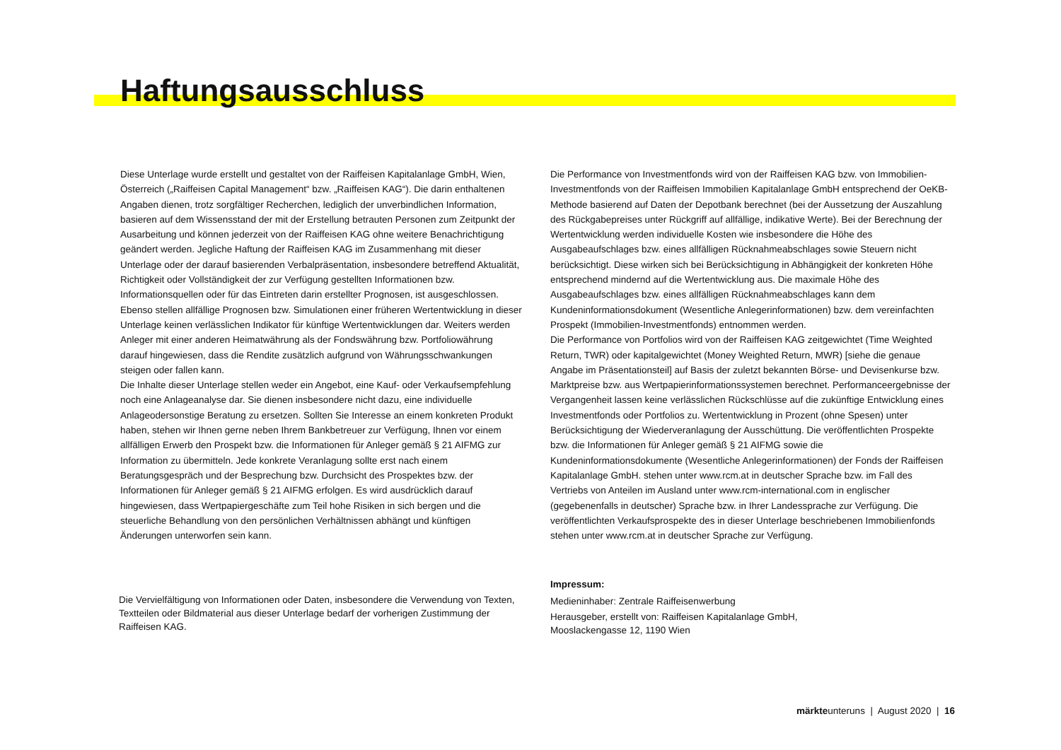Haftungsausschluss
Diese Unterlage wurde erstellt und gestaltet von der Raiffeisen Kapitalanlage GmbH, Wien, Österreich („Raiffeisen Capital Management“ bzw. „Raiffeisen KAG“). Die darin enthaltenen Angaben dienen, trotz sorgfältiger Recherchen, lediglich der unverbindlichen Information, basieren auf dem Wissensstand der mit der Erstellung betrauten Personen zum Zeitpunkt der Ausarbeitung und können jederzeit von der Raiffeisen KAG ohne weitere Benachrichtigung geändert werden. Jegliche Haftung der Raiffeisen KAG im Zusammenhang mit dieser Unterlage oder der darauf basierenden Verbalpräsentation, insbesondere betreffend Aktualität, Richtigkeit oder Vollständigkeit der zur Verfügung gestellten Informationen bzw. Informationsquellen oder für das Eintreten darin erstellter Prognosen, ist ausgeschlossen. Ebenso stellen allfällige Prognosen bzw. Simulationen einer früheren Wertentwicklung in dieser Unterlage keinen verlässlichen Indikator für künftige Wertentwicklungen dar. Weiters werden Anleger mit einer anderen Heimatwährung als der Fondswährung bzw. Portfoliowährung darauf hingewiesen, dass die Rendite zusätzlich aufgrund von Währungsschwankungen steigen oder fallen kann.
Die Inhalte dieser Unterlage stellen weder ein Angebot, eine Kauf- oder Verkaufsempfehlung noch eine Anlageanalyse dar. Sie dienen insbesondere nicht dazu, eine individuelle Anlageodersonstige Beratung zu ersetzen. Sollten Sie Interesse an einem konkreten Produkt haben, stehen wir Ihnen gerne neben Ihrem Bankbetreuer zur Verfügung, Ihnen vor einem allfälligen Erwerb den Prospekt bzw. die Informationen für Anleger gemäß § 21 AIFMG zur Information zu übermitteln. Jede konkrete Veranlagung sollte erst nach einem Beratungsgespräch und der Besprechung bzw. Durchsicht des Prospektes bzw. der Informationen für Anleger gemäß § 21 AIFMG erfolgen. Es wird ausdrücklich darauf hingewiesen, dass Wertpapiergeschäfte zum Teil hohe Risiken in sich bergen und die steuerliche Behandlung von den persönlichen Verhältnissen abhängt und künftigen Änderungen unterworfen sein kann.
Die Performance von Investmentfonds wird von der Raiffeisen KAG bzw. von Immobilien-Investmentfonds von der Raiffeisen Immobilien Kapitalanlage GmbH entsprechend der OeKB-Methode basierend auf Daten der Depotbank berechnet (bei der Aussetzung der Auszahlung des Rückgabepreises unter Rückgriff auf allfällige, indikative Werte). Bei der Berechnung der Wertentwicklung werden individuelle Kosten wie insbesondere die Höhe des Ausgabeaufschlages bzw. eines allfälligen Rücknahmeabschlages sowie Steuern nicht berücksichtigt. Diese wirken sich bei Berücksichtigung in Abhängigkeit der konkreten Höhe entsprechend mindernd auf die Wertentwicklung aus. Die maximale Höhe des Ausgabeaufschlages bzw. eines allfälligen Rücknahmeabschlages kann dem Kundeninformationsdokument (Wesentliche Anlegerinformationen) bzw. dem vereinfachten Prospekt (Immobilien-Investmentfonds) entnommen werden.
Die Performance von Portfolios wird von der Raiffeisen KAG zeitgewichtet (Time Weighted Return, TWR) oder kapitalgewichtet (Money Weighted Return, MWR) [siehe die genaue Angabe im Präsentationsteil] auf Basis der zuletzt bekannten Börse- und Devisenkurse bzw. Marktpreise bzw. aus Wertpapierinformationssystemen berechnet. Performanceergebnisse der Vergangenheit lassen keine verlässlichen Rückschlüsse auf die zukünftige Entwicklung eines Investmentfonds oder Portfolios zu. Wertentwicklung in Prozent (ohne Spesen) unter Berücksichtigung der Wiederveranlagung der Ausschüttung. Die veröffentlichten Prospekte bzw. die Informationen für Anleger gemäß § 21 AIFMG sowie die Kundeninformationsdokumente (Wesentliche Anlegerinformationen) der Fonds der Raiffeisen Kapitalanlage GmbH. stehen unter www.rcm.at in deutscher Sprache bzw. im Fall des Vertriebs von Anteilen im Ausland unter www.rcm-international.com in englischer (gegebenenfalls in deutscher) Sprache bzw. in Ihrer Landessprache zur Verfügung. Die veröffentlichten Verkaufsprospekte des in dieser Unterlage beschriebenen Immobilienfonds stehen unter www.rcm.at in deutscher Sprache zur Verfügung.
Die Vervielfältigung von Informationen oder Daten, insbesondere die Verwendung von Texten, Textteilen oder Bildmaterial aus dieser Unterlage bedarf der vorherigen Zustimmung der Raiffeisen KAG.
Impressum:
Medieninhaber: Zentrale Raiffeisenwerbung
Herausgeber, erstellt von: Raiffeisen Kapitalanlage GmbH,
Mooslackengasse 12, 1190 Wien
märkteunteruns | August 2020 | 16